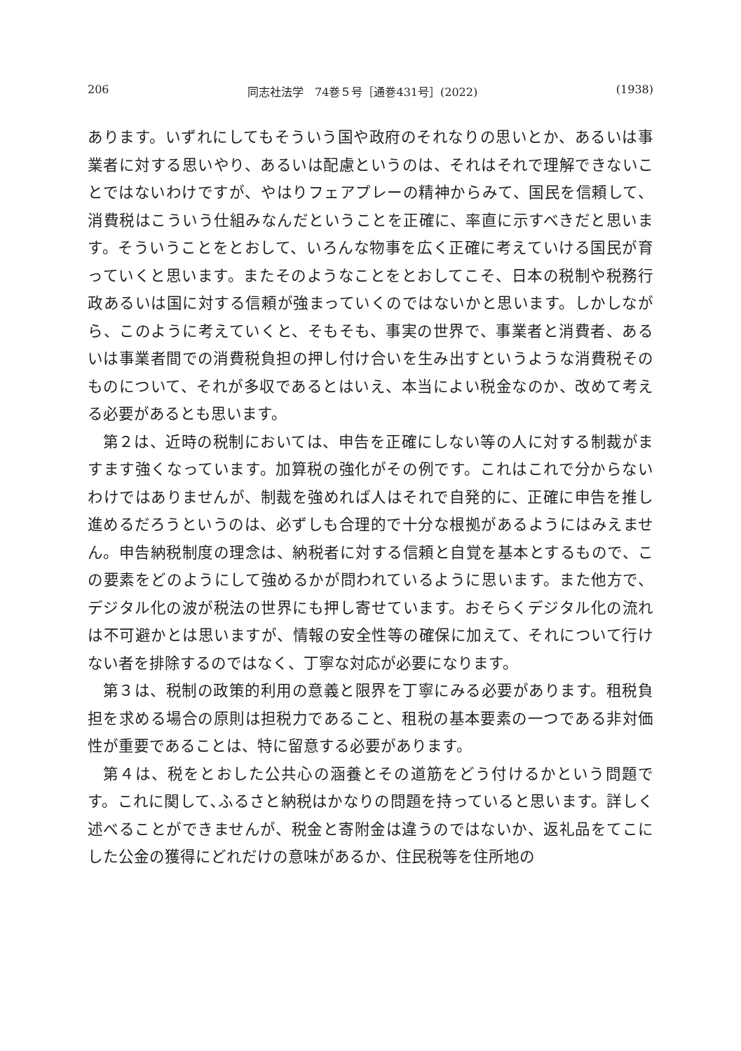206 同志社法学　74巻５号［通巻431号］(2022) (1938)
あります。いずれにしてもそういう国や政府のそれなりの思いとか、あるいは事業者に対する思いやり、あるいは配慮というのは、それはそれで理解できないことではないわけですが、やはりフェアプレーの精神からみて、国民を信頼して、消費税はこういう仕組みなんだということを正確に、率直に示すべきだと思います。そういうことをとおして、いろんな物事を広く正確に考えていける国民が育っていくと思います。またそのようなことをとおしてこそ、日本の税制や税務行政あるいは国に対する信頼が強まっていくのではないかと思います。しかしながら、このように考えていくと、そもそも、事実の世界で、事業者と消費者、あるいは事業者間での消費税負担の押し付け合いを生み出すというような消費税そのものについて、それが多収であるとはいえ、本当によい税金なのか、改めて考える必要があるとも思います。
第２は、近時の税制においては、申告を正確にしない等の人に対する制裁がますます強くなっています。加算税の強化がその例です。これはこれで分からないわけではありませんが、制裁を強めれば人はそれで自発的に、正確に申告を推し進めるだろうというのは、必ずしも合理的で十分な根拠があるようにはみえません。申告納税制度の理念は、納税者に対する信頼と自覚を基本とするもので、この要素をどのようにして強めるかが問われているように思います。また他方で、デジタル化の波が税法の世界にも押し寄せています。おそらくデジタル化の流れは不可避かとは思いますが、情報の安全性等の確保に加えて、それについて行けない者を排除するのではなく、丁寧な対応が必要になります。
第３は、税制の政策的利用の意義と限界を丁寧にみる必要があります。租税負担を求める場合の原則は担税力であること、租税の基本要素の一つである非対価性が重要であることは、特に留意する必要があります。
第４は、税をとおした公共心の涵養とその道筋をどう付けるかという問題です。これに関して､ふるさと納税はかなりの問題を持っていると思います。詳しく述べることができませんが、税金と寄附金は違うのではないか、返礼品をてこにした公金の獲得にどれだけの意味があるか、住民税等を住所地の